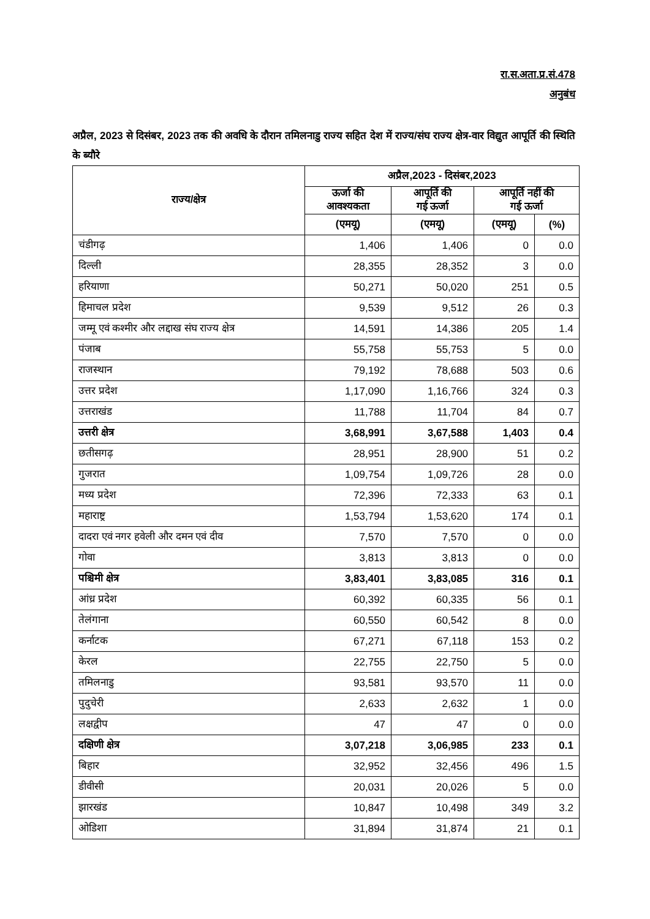रा.स.अता.प्र.सं.478
अनुबंध
अप्रैल, 2023 से दिसंबर, 2023 तक की अवधि के दौरान तमिलनाडु राज्य सहित देश में राज्य/संघ राज्य क्षेत्र-वार विद्युत आपूर्ति की स्थिति के ब्यौरे
| राज्य/क्षेत्र | अप्रैल,2023 - दिसंबर,2023 | | | |
| --- | --- | --- | --- | --- |
| | ऊर्जा की आवश्यकता | आपूर्ति की गई ऊर्जा | आपूर्ति नहीं की गई ऊर्जा | |
| | (एमयू) | (एमयू) | (एमयू) | (%) |
| चंडीगढ़ | 1,406 | 1,406 | 0 | 0.0 |
| दिल्ली | 28,355 | 28,352 | 3 | 0.0 |
| हरियाणा | 50,271 | 50,020 | 251 | 0.5 |
| हिमाचल प्रदेश | 9,539 | 9,512 | 26 | 0.3 |
| जम्मू एवं कश्मीर और लद्दाख संघ राज्य क्षेत्र | 14,591 | 14,386 | 205 | 1.4 |
| पंजाब | 55,758 | 55,753 | 5 | 0.0 |
| राजस्थान | 79,192 | 78,688 | 503 | 0.6 |
| उत्तर प्रदेश | 1,17,090 | 1,16,766 | 324 | 0.3 |
| उत्तराखंड | 11,788 | 11,704 | 84 | 0.7 |
| उत्तरी क्षेत्र | 3,68,991 | 3,67,588 | 1,403 | 0.4 |
| छतीसगढ़ | 28,951 | 28,900 | 51 | 0.2 |
| गुजरात | 1,09,754 | 1,09,726 | 28 | 0.0 |
| मध्य प्रदेश | 72,396 | 72,333 | 63 | 0.1 |
| महाराष्ट्र | 1,53,794 | 1,53,620 | 174 | 0.1 |
| दादरा एवं नगर हवेली और दमन एवं दीव | 7,570 | 7,570 | 0 | 0.0 |
| गोवा | 3,813 | 3,813 | 0 | 0.0 |
| पश्चिमी क्षेत्र | 3,83,401 | 3,83,085 | 316 | 0.1 |
| आंध्र प्रदेश | 60,392 | 60,335 | 56 | 0.1 |
| तेलंगाना | 60,550 | 60,542 | 8 | 0.0 |
| कर्नाटक | 67,271 | 67,118 | 153 | 0.2 |
| केरल | 22,755 | 22,750 | 5 | 0.0 |
| तमिलनाडु | 93,581 | 93,570 | 11 | 0.0 |
| पुदुचेरी | 2,633 | 2,632 | 1 | 0.0 |
| लक्षद्वीप | 47 | 47 | 0 | 0.0 |
| दक्षिणी क्षेत्र | 3,07,218 | 3,06,985 | 233 | 0.1 |
| बिहार | 32,952 | 32,456 | 496 | 1.5 |
| डीवीसी | 20,031 | 20,026 | 5 | 0.0 |
| झारखंड | 10,847 | 10,498 | 349 | 3.2 |
| ओडिशा | 31,894 | 31,874 | 21 | 0.1 |